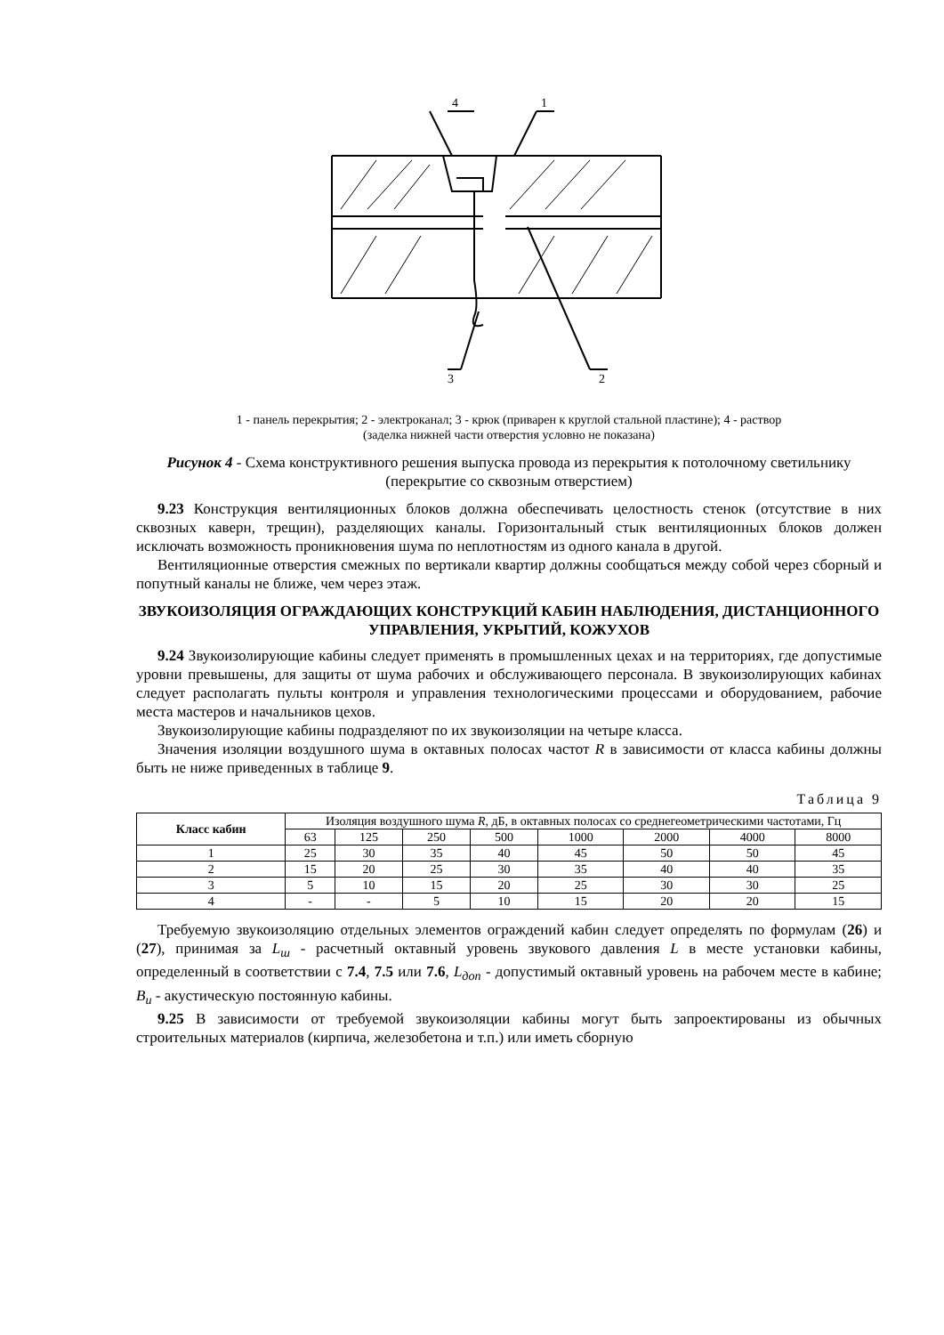4
1
3
2
1 - панель перекрытия; 2 - электроканал; 3 - крюк (приварен к круглой стальной пластине); 4 - раствор
(заделка нижней части отверстия условно не показана)
Рисунок 4 - Схема конструктивного решения выпуска провода из перекрытия к потолочному светильнику (перекрытие со сквозным отверстием)
9.23 Конструкция вентиляционных блоков должна обеспечивать целостность стенок (отсутствие в них сквозных каверн, трещин), разделяющих каналы. Горизонтальный стык вентиляционных блоков должен исключать возможность проникновения шума по неплотностям из одного канала в другой.
Вентиляционные отверстия смежных по вертикали квартир должны сообщаться между собой через сборный и попутный каналы не ближе, чем через этаж.
ЗВУКОИЗОЛЯЦИЯ ОГРАЖДАЮЩИХ КОНСТРУКЦИЙ КАБИН НАБЛЮДЕНИЯ, ДИСТАНЦИОННОГО УПРАВЛЕНИЯ, УКРЫТИЙ, КОЖУХОВ
9.24 Звукоизолирующие кабины следует применять в промышленных цехах и на территориях, где допустимые уровни превышены, для защиты от шума рабочих и обслуживающего персонала. В звукоизолирующих кабинах следует располагать пульты контроля и управления технологическими процессами и оборудованием, рабочие места мастеров и начальников цехов.
Звукоизолирующие кабины подразделяют по их звукоизоляции на четыре класса.
Значения изоляции воздушного шума в октавных полосах частот R в зависимости от класса кабины должны быть не ниже приведенных в таблице 9.
Таблица 9
| Класс кабин | Изоляция воздушного шума R , дБ, в октавных полосах со среднегеометрическими частотами, Гц | | | | | | | |
| --- | --- | --- | --- | --- | --- | --- | --- | --- |
| | 63 | 125 | 250 | 500 | 1000 | 2000 | 4000 | 8000 |
| 1 | 25 | 30 | 35 | 40 | 45 | 50 | 50 | 45 |
| 2 | 15 | 20 | 25 | 30 | 35 | 40 | 40 | 35 |
| 3 | 5 | 10 | 15 | 20 | 25 | 30 | 30 | 25 |
| 4 | - | - | 5 | 10 | 15 | 20 | 20 | 15 |
Требуемую звукоизоляцию отдельных элементов ограждений кабин следует определять по формулам (26) и (27), принимая за L<sub>ш</sub> - расчетный октавный уровень звукового давления L в месте установки кабины, определенный в соответствии с 7.4, 7.5 или 7.6, L<sub>доп</sub> - допустимый октавный уровень на рабочем месте в кабине; B<sub>и</sub> - акустическую постоянную кабины.
9.25 В зависимости от требуемой звукоизоляции кабины могут быть запроектированы из обычных строительных материалов (кирпича, железобетона и т.п.) или иметь сборную